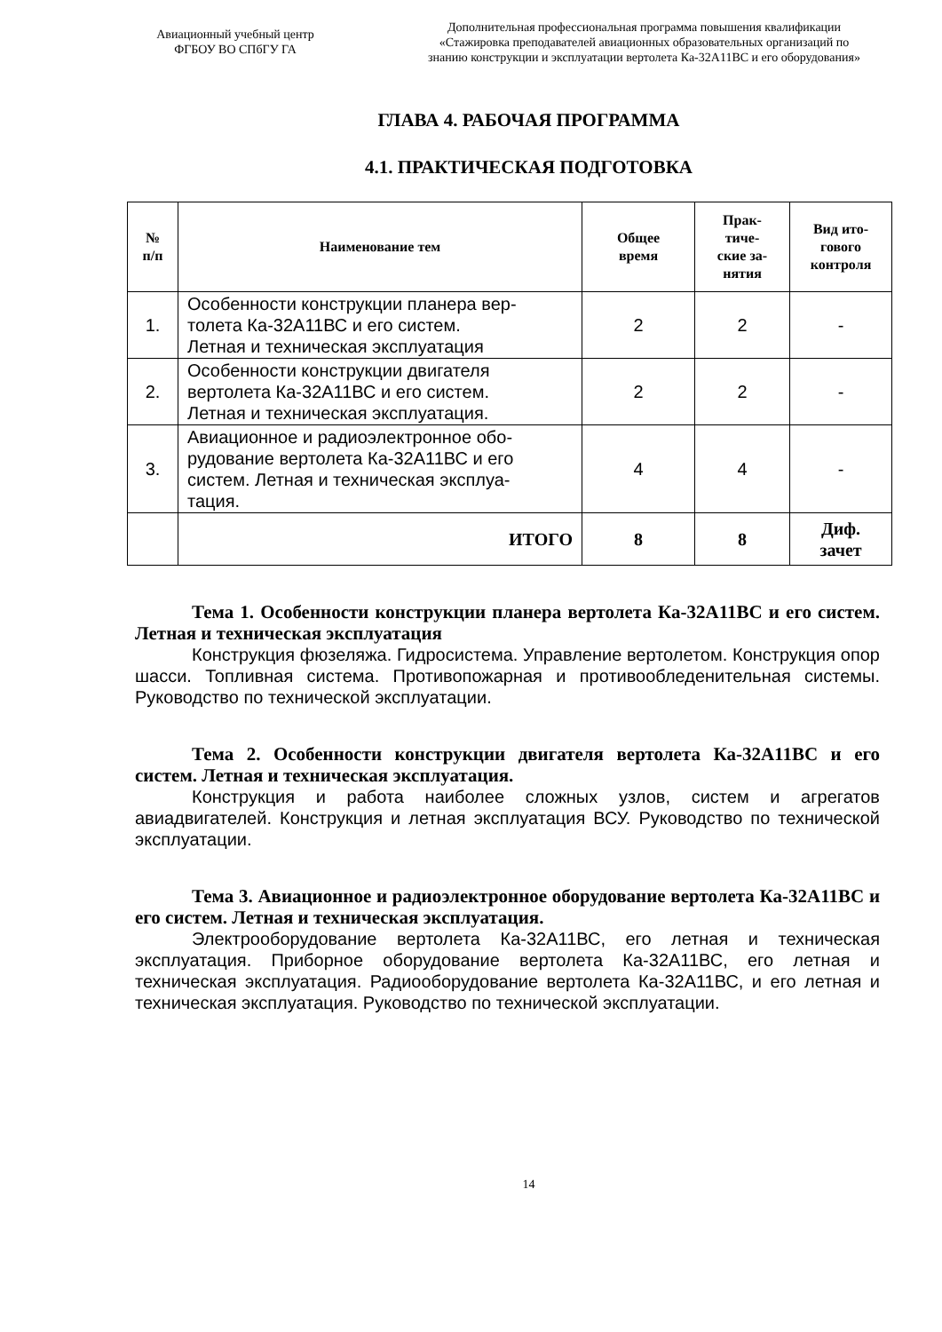Авиационный учебный центр
ФГБОУ ВО СПбГУ ГА
Дополнительная профессиональная программа повышения квалификации
«Стажировка преподавателей авиационных образовательных организаций по
знанию конструкции и эксплуатации вертолета Ка-32А11ВС и его оборудования»
ГЛАВА 4. РАБОЧАЯ ПРОГРАММА
4.1. ПРАКТИЧЕСКАЯ ПОДГОТОВКА
| № п/п | Наименование тем | Общее время | Прак- тиче- ские за- нятия | Вид ито- гового контроля |
| --- | --- | --- | --- | --- |
| 1. | Особенности конструкции планера вер- толета Ка-32А11ВС и его систем. Летная и техническая эксплуатация | 2 | 2 | - |
| 2. | Особенности конструкции двигателя вертолета Ка-32А11ВС и его систем. Летная и техническая эксплуатация. | 2 | 2 | - |
| 3. | Авиационное и радиоэлектронное обо- рудование вертолета Ка-32А11ВС и его систем. Летная и техническая эксплуа- тация. | 4 | 4 | - |
| | ИТОГО | 8 | 8 | Диф. зачет |
Тема 1. Особенности конструкции планера вертолета Ка-32А11ВС и его систем. Летная и техническая эксплуатация
Конструкция фюзеляжа. Гидросистема. Управление вертолетом. Конструкция опор шасси. Топливная система. Противопожарная и противообледенительная системы. Руководство по технической эксплуатации.
Тема 2. Особенности конструкции двигателя вертолета Ка-32А11ВС и его систем. Летная и техническая эксплуатация.
Конструкция и работа наиболее сложных узлов, систем и агрегатов авиадвигателей. Конструкция и летная эксплуатация ВСУ. Руководство по технической эксплуатации.
Тема 3. Авиационное и радиоэлектронное оборудование вертолета Ка-32А11ВС и его систем. Летная и техническая эксплуатация.
Электрооборудование вертолета Ка-32А11ВС, его летная и техническая эксплуатация. Приборное оборудование вертолета Ка-32А11ВС, его летная и техническая эксплуатация. Радиооборудование вертолета Ка-32А11ВС, и его летная и техническая эксплуатация. Руководство по технической эксплуатации.
14